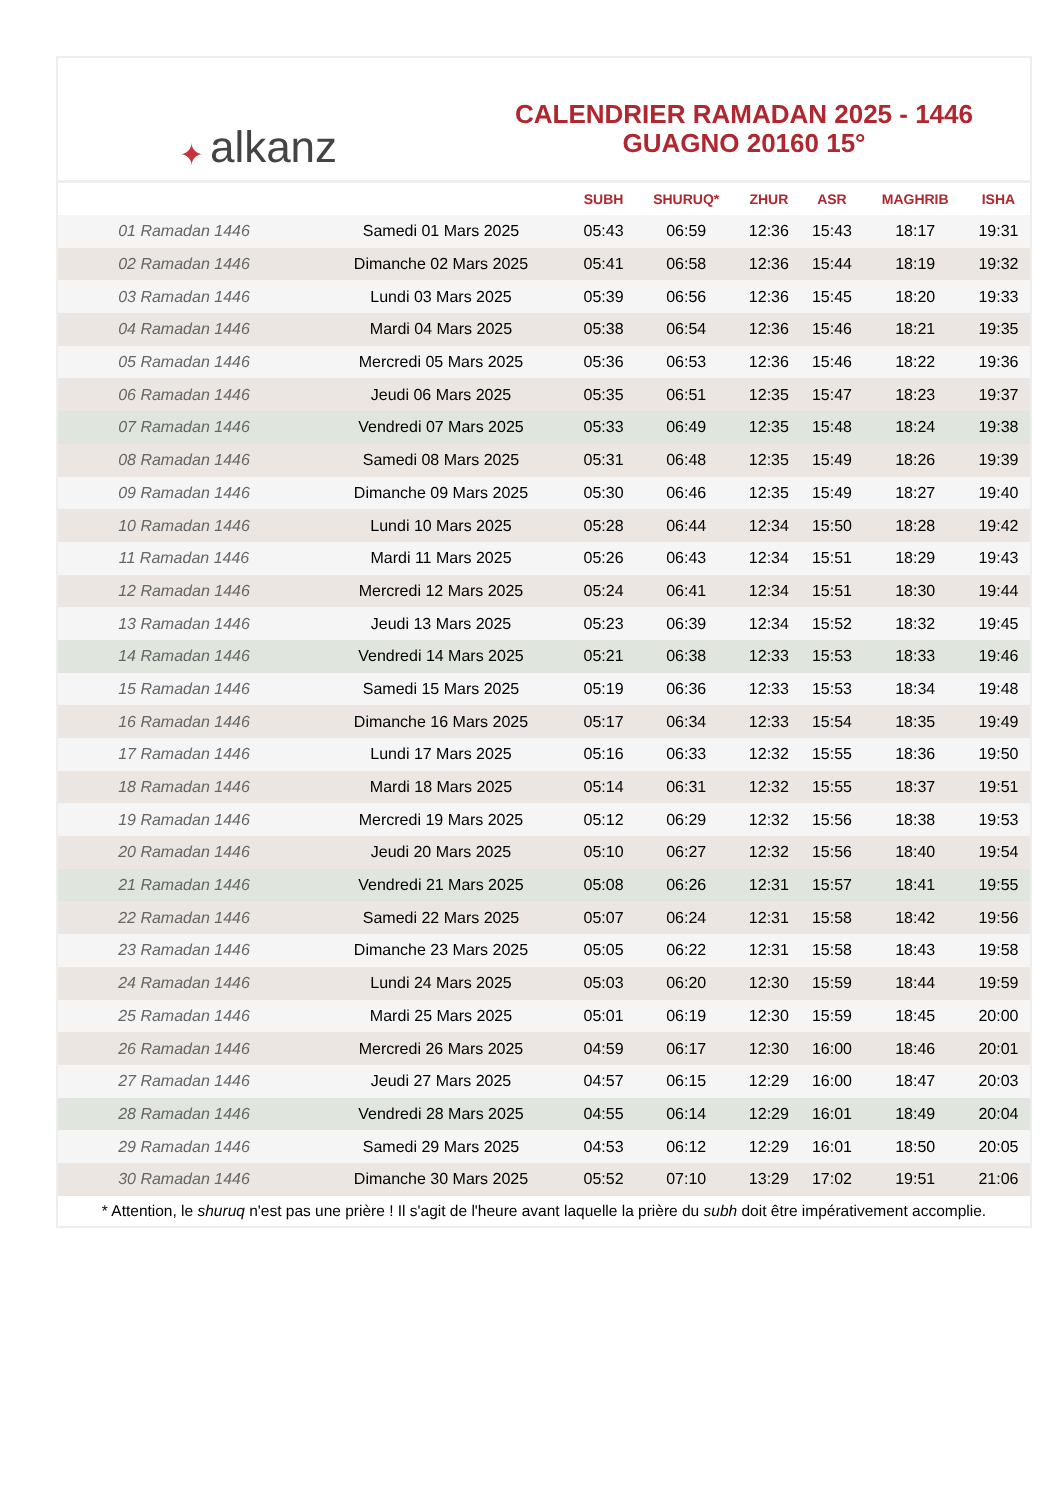✦ alkanz
CALENDRIER RAMADAN 2025 - 1446
GUAGNO 20160 15°
| | | SUBH | SHURUQ* | ZHUR | ASR | MAGHRIB | ISHA |
| --- | --- | --- | --- | --- | --- | --- | --- |
| 01 Ramadan 1446 | Samedi 01 Mars 2025 | 05:43 | 06:59 | 12:36 | 15:43 | 18:17 | 19:31 |
| 02 Ramadan 1446 | Dimanche 02 Mars 2025 | 05:41 | 06:58 | 12:36 | 15:44 | 18:19 | 19:32 |
| 03 Ramadan 1446 | Lundi 03 Mars 2025 | 05:39 | 06:56 | 12:36 | 15:45 | 18:20 | 19:33 |
| 04 Ramadan 1446 | Mardi 04 Mars 2025 | 05:38 | 06:54 | 12:36 | 15:46 | 18:21 | 19:35 |
| 05 Ramadan 1446 | Mercredi 05 Mars 2025 | 05:36 | 06:53 | 12:36 | 15:46 | 18:22 | 19:36 |
| 06 Ramadan 1446 | Jeudi 06 Mars 2025 | 05:35 | 06:51 | 12:35 | 15:47 | 18:23 | 19:37 |
| 07 Ramadan 1446 | Vendredi 07 Mars 2025 | 05:33 | 06:49 | 12:35 | 15:48 | 18:24 | 19:38 |
| 08 Ramadan 1446 | Samedi 08 Mars 2025 | 05:31 | 06:48 | 12:35 | 15:49 | 18:26 | 19:39 |
| 09 Ramadan 1446 | Dimanche 09 Mars 2025 | 05:30 | 06:46 | 12:35 | 15:49 | 18:27 | 19:40 |
| 10 Ramadan 1446 | Lundi 10 Mars 2025 | 05:28 | 06:44 | 12:34 | 15:50 | 18:28 | 19:42 |
| 11 Ramadan 1446 | Mardi 11 Mars 2025 | 05:26 | 06:43 | 12:34 | 15:51 | 18:29 | 19:43 |
| 12 Ramadan 1446 | Mercredi 12 Mars 2025 | 05:24 | 06:41 | 12:34 | 15:51 | 18:30 | 19:44 |
| 13 Ramadan 1446 | Jeudi 13 Mars 2025 | 05:23 | 06:39 | 12:34 | 15:52 | 18:32 | 19:45 |
| 14 Ramadan 1446 | Vendredi 14 Mars 2025 | 05:21 | 06:38 | 12:33 | 15:53 | 18:33 | 19:46 |
| 15 Ramadan 1446 | Samedi 15 Mars 2025 | 05:19 | 06:36 | 12:33 | 15:53 | 18:34 | 19:48 |
| 16 Ramadan 1446 | Dimanche 16 Mars 2025 | 05:17 | 06:34 | 12:33 | 15:54 | 18:35 | 19:49 |
| 17 Ramadan 1446 | Lundi 17 Mars 2025 | 05:16 | 06:33 | 12:32 | 15:55 | 18:36 | 19:50 |
| 18 Ramadan 1446 | Mardi 18 Mars 2025 | 05:14 | 06:31 | 12:32 | 15:55 | 18:37 | 19:51 |
| 19 Ramadan 1446 | Mercredi 19 Mars 2025 | 05:12 | 06:29 | 12:32 | 15:56 | 18:38 | 19:53 |
| 20 Ramadan 1446 | Jeudi 20 Mars 2025 | 05:10 | 06:27 | 12:32 | 15:56 | 18:40 | 19:54 |
| 21 Ramadan 1446 | Vendredi 21 Mars 2025 | 05:08 | 06:26 | 12:31 | 15:57 | 18:41 | 19:55 |
| 22 Ramadan 1446 | Samedi 22 Mars 2025 | 05:07 | 06:24 | 12:31 | 15:58 | 18:42 | 19:56 |
| 23 Ramadan 1446 | Dimanche 23 Mars 2025 | 05:05 | 06:22 | 12:31 | 15:58 | 18:43 | 19:58 |
| 24 Ramadan 1446 | Lundi 24 Mars 2025 | 05:03 | 06:20 | 12:30 | 15:59 | 18:44 | 19:59 |
| 25 Ramadan 1446 | Mardi 25 Mars 2025 | 05:01 | 06:19 | 12:30 | 15:59 | 18:45 | 20:00 |
| 26 Ramadan 1446 | Mercredi 26 Mars 2025 | 04:59 | 06:17 | 12:30 | 16:00 | 18:46 | 20:01 |
| 27 Ramadan 1446 | Jeudi 27 Mars 2025 | 04:57 | 06:15 | 12:29 | 16:00 | 18:47 | 20:03 |
| 28 Ramadan 1446 | Vendredi 28 Mars 2025 | 04:55 | 06:14 | 12:29 | 16:01 | 18:49 | 20:04 |
| 29 Ramadan 1446 | Samedi 29 Mars 2025 | 04:53 | 06:12 | 12:29 | 16:01 | 18:50 | 20:05 |
| 30 Ramadan 1446 | Dimanche 30 Mars 2025 | 05:52 | 07:10 | 13:29 | 17:02 | 19:51 | 21:06 |
* Attention, le shuruq n'est pas une prière ! Il s'agit de l'heure avant laquelle la prière du subh doit être impérativement accomplie.